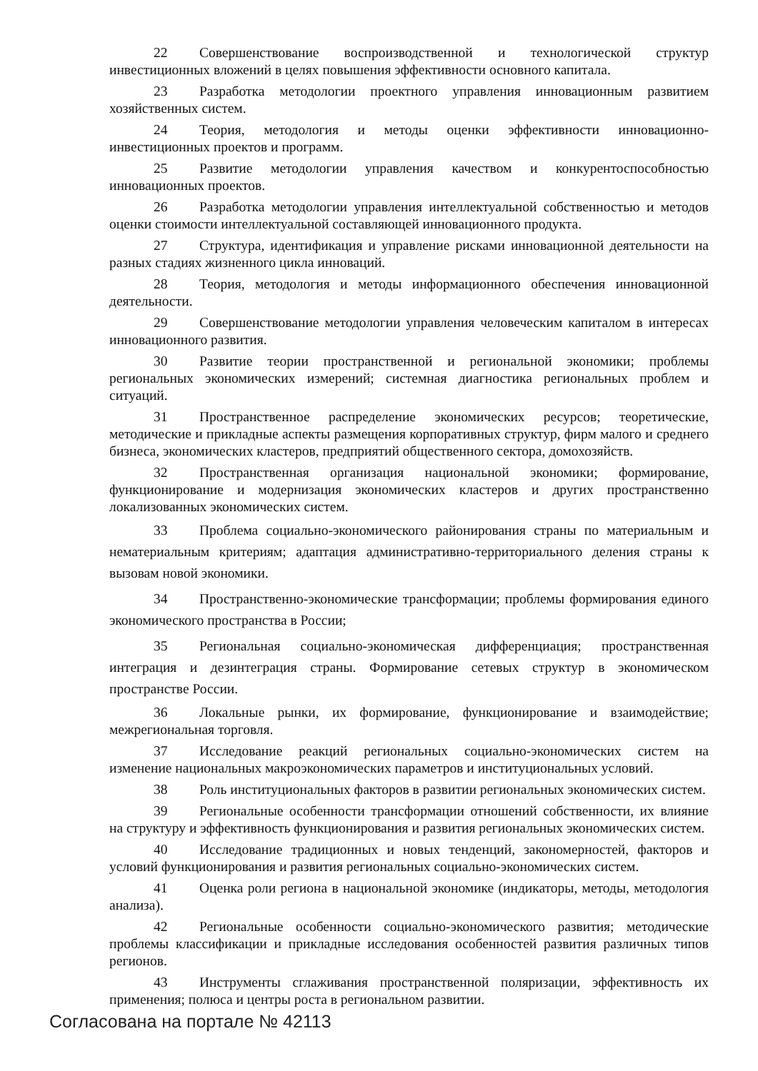22 Совершенствование воспроизводственной и технологической структур инвестиционных вложений в целях повышения эффективности основного капитала.
23 Разработка методологии проектного управления инновационным развитием хозяйственных систем.
24 Теория, методология и методы оценки эффективности инновационно-инвестиционных проектов и программ.
25 Развитие методологии управления качеством и конкурентоспособностью инновационных проектов.
26 Разработка методологии управления интеллектуальной собственностью и методов оценки стоимости интеллектуальной составляющей инновационного продукта.
27 Структура, идентификация и управление рисками инновационной деятельности на разных стадиях жизненного цикла инноваций.
28 Теория, методология и методы информационного обеспечения инновационной деятельности.
29 Совершенствование методологии управления человеческим капиталом в интересах инновационного развития.
30 Развитие теории пространственной и региональной экономики; проблемы региональных экономических измерений; системная диагностика региональных проблем и ситуаций.
31 Пространственное распределение экономических ресурсов; теоретические, методические и прикладные аспекты размещения корпоративных структур, фирм малого и среднего бизнеса, экономических кластеров, предприятий общественного сектора, домохозяйств.
32 Пространственная организация национальной экономики; формирование, функционирование и модернизация экономических кластеров и других пространственно локализованных экономических систем.
33 Проблема социально-экономического районирования страны по материальным и нематериальным критериям; адаптация административно-территориального деления страны к вызовам новой экономики.
34 Пространственно-экономические трансформации; проблемы формирования единого экономического пространства в России;
35 Региональная социально-экономическая дифференциация; пространственная интеграция и дезинтеграция страны. Формирование сетевых структур в экономическом пространстве России.
36 Локальные рынки, их формирование, функционирование и взаимодействие; межрегиональная торговля.
37 Исследование реакций региональных социально-экономических систем на изменение национальных макроэкономических параметров и институциональных условий.
38 Роль институциональных факторов в развитии региональных экономических систем.
39 Региональные особенности трансформации отношений собственности, их влияние на структуру и эффективность функционирования и развития региональных экономических систем.
40 Исследование традиционных и новых тенденций, закономерностей, факторов и условий функционирования и развития региональных социально-экономических систем.
41 Оценка роли региона в национальной экономике (индикаторы, методы, методология анализа).
42 Региональные особенности социально-экономического развития; методические проблемы классификации и прикладные исследования особенностей развития различных типов регионов.
43 Инструменты сглаживания пространственной поляризации, эффективность их применения; полюса и центры роста в региональном развитии.
Согласована на портале № 42113